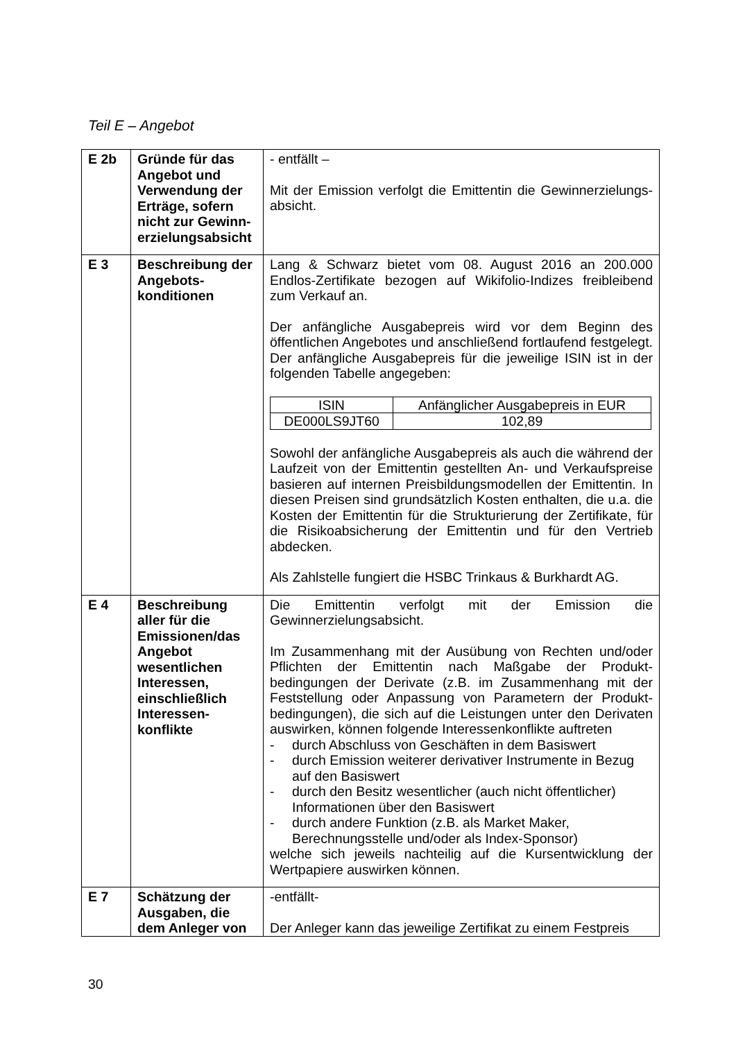Teil E – Angebot
| E 2b | Gründe für das Angebot und Verwendung der Erträge, sofern nicht zur Gewinn­erzielungsabsicht | - entfällt – Mit der Emission verfolgt die Emittentin die Gewinnerzielungs­absicht. |
| E 3 | Beschreibung der Angebots­konditionen | Lang & Schwarz bietet vom 08. August 2016 an 200.000 Endlos-Zertifikate bezogen auf Wikifolio-Indizes freibleibend zum Verkauf an. Der anfängliche Ausgabepreis wird vor dem Beginn des öffentlichen Angebotes und anschließend fortlaufend festgelegt. Der anfängliche Ausgabepreis für die jeweilige ISIN ist in der folgenden Tabelle angegeben: / ISIN / Anfänglicher Ausgabepreis in EUR / / DE000LS9JT60 / 102,89 / Sowohl der anfängliche Ausgabepreis als auch die während der Laufzeit von der Emittentin gestellten An- und Verkaufs­preise basieren auf internen Preisbildungsmodellen der Emittentin. In diesen Preisen sind grundsätzlich Kosten enthalten, die u.a. die Kosten der Emittentin für die Strukturierung der Zertifikate, für die Risikoabsicherung der Emittentin und für den Vertrieb abdecken. Als Zahlstelle fungiert die HSBC Trinkaus & Burkhardt AG. |
| E 4 | Beschreibung aller für die Emissionen/das Angebot wesentlichen Interessen, einschließlich Interessen­konflikte | Die Emittentin verfolgt mit der Emission die Gewinnerzielungsabsicht. Im Zusammenhang mit der Ausübung von Rechten und/oder Pflichten der Emittentin nach Maßgabe der Produkt­bedingungen der Derivate (z.B. im Zusammenhang mit der Feststellung oder Anpassung von Parametern der Produkt­bedingungen), die sich auf die Leistungen unter den Derivaten auswirken, können folgende Interessenkonflikte auftreten - durch Abschluss von Geschäften in dem Basiswert - durch Emission weiterer derivativer Instrumente in Bezug auf den Basiswert - durch den Besitz wesentlicher (auch nicht öffentlicher) Informationen über den Basiswert - durch andere Funktion (z.B. als Market Maker, Berechnungsstelle und/oder als Index-Sponsor) welche sich jeweils nachteilig auf die Kursentwicklung der Wertpapiere auswirken können. |
| E 7 | Schätzung der Ausgaben, die dem Anleger von | -entfällt- Der Anleger kann das jeweilige Zertifikat zu einem Festpreis |
30